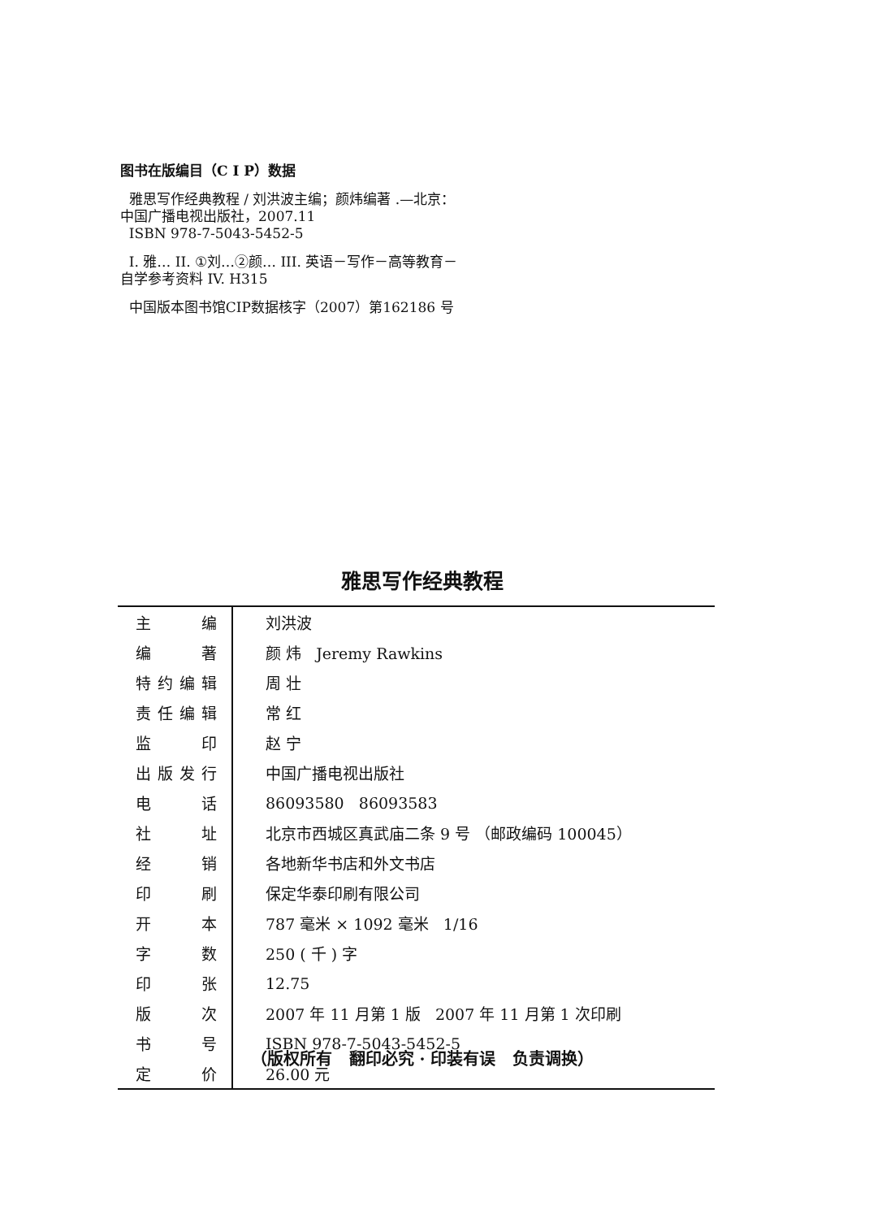图书在版编目（C I P）数据
雅思写作经典教程 / 刘洪波主编；颜炜编著 .—北京：
中国广播电视出版社，2007.11
ISBN 978-7-5043-5452-5
I. 雅… II. ①刘…②颜… III. 英语－写作－高等教育－
自学参考资料 IV. H315
中国版本图书馆CIP数据核字（2007）第162186 号
雅思写作经典教程
| 主编 | 刘洪波 |
| 编著 | 颜 炜 Jeremy Rawkins |
| 特约编辑 | 周 壮 |
| 责任编辑 | 常 红 |
| 监印 | 赵 宁 |
| 出版发行 | 中国广播电视出版社 |
| 电话 | 86093580 86093583 |
| 社址 | 北京市西城区真武庙二条 9 号 （邮政编码 100045） |
| 经销 | 各地新华书店和外文书店 |
| 印刷 | 保定华泰印刷有限公司 |
| 开本 | 787 毫米 × 1092 毫米 1/16 |
| 字数 | 250 ( 千 ) 字 |
| 印张 | 12.75 |
| 版次 | 2007 年 11 月第 1 版 2007 年 11 月第 1 次印刷 |
| 书号 | ISBN 978-7-5043-5452-5 |
| 定价 | 26.00 元 |
（版权所有 翻印必究 · 印装有误 负责调换）